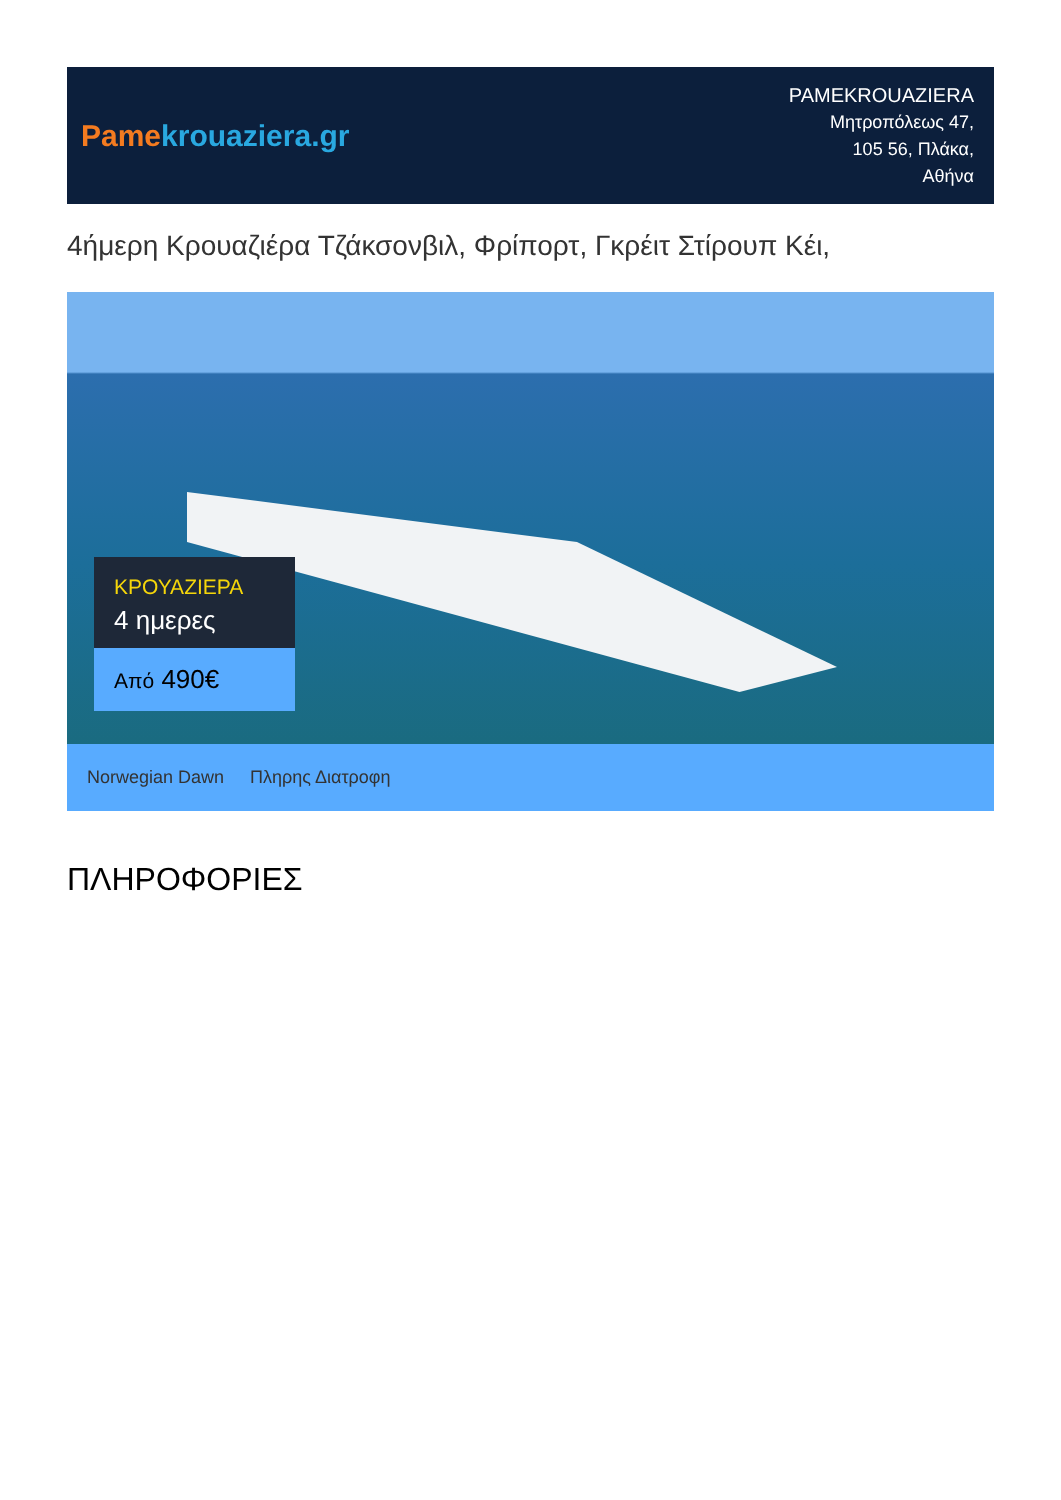Pame krouaziera.gr
PAMEKROUAZIERA
Μητροπόλεως 47,
105 56, Πλάκα,
Αθήνα
4ήμερη Κρουαζιέρα Τζάκσονβιλ, Φρίπορτ, Γκρέιτ Στίρουπ Κέι,
ΚΡΟΥΑΖΙΕΡΑ
4 ημερες
Από 490€
Norwegian Dawn Πληρης Διατροφη
ΠΛΗΡΟΦΟΡΙΕΣ